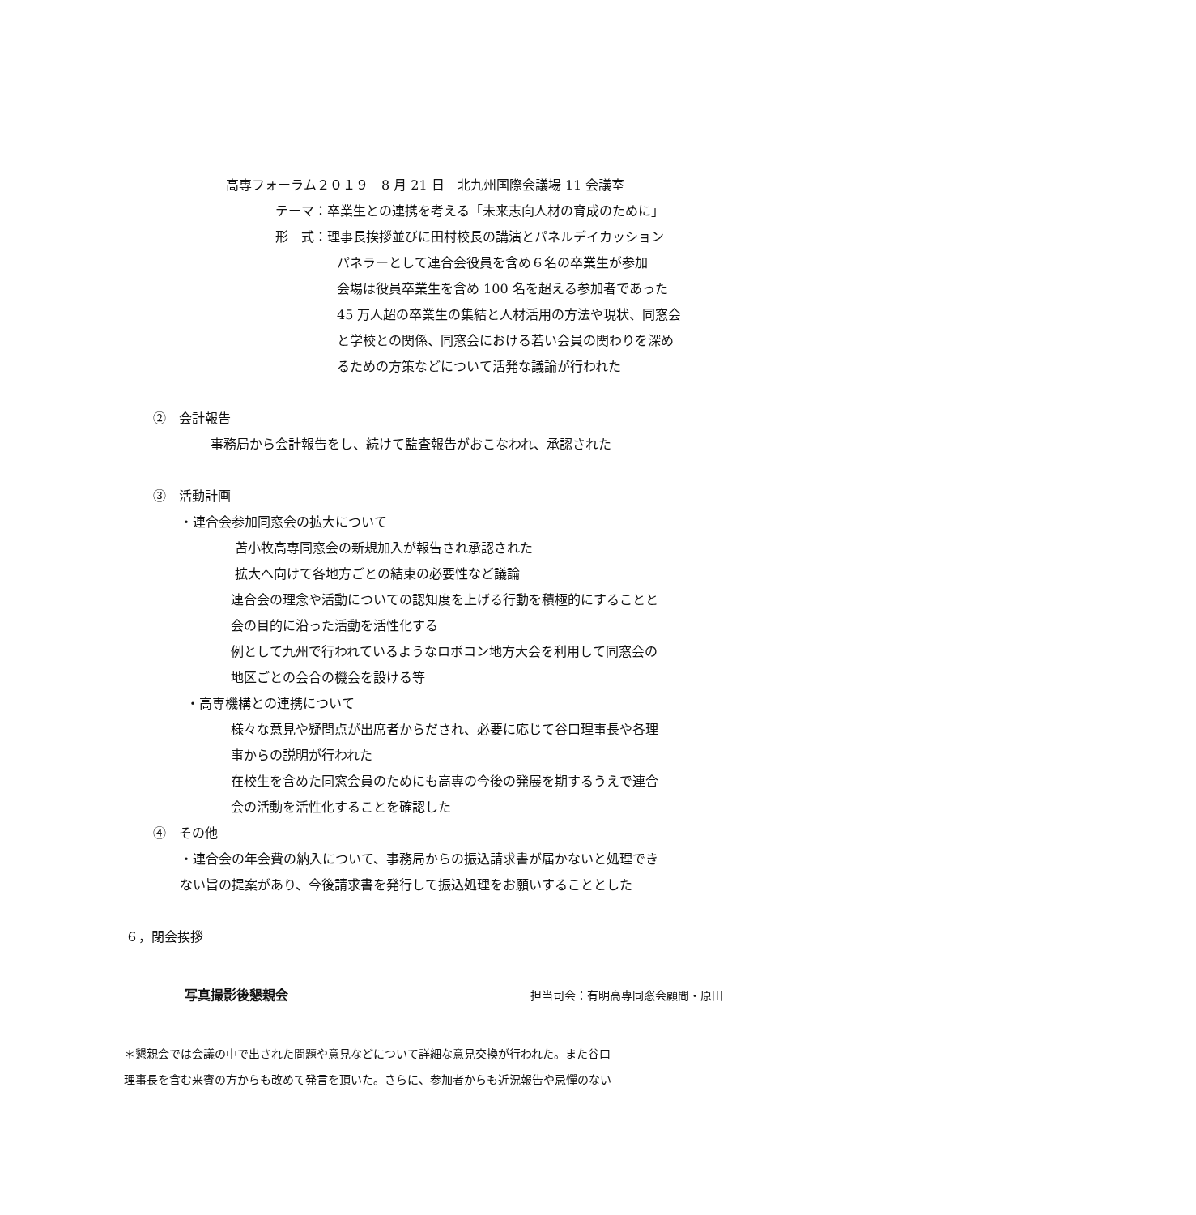高専フォーラム２０１９　8 月 21 日　北九州国際会議場 11 会議室
テーマ：卒業生との連携を考える「未来志向人材の育成のために」
形　式：理事長挨拶並びに田村校長の講演とパネルデイカッション
パネラーとして連合会役員を含め６名の卒業生が参加
会場は役員卒業生を含め 100 名を超える参加者であった
45 万人超の卒業生の集結と人材活用の方法や現状、同窓会
と学校との関係、同窓会における若い会員の関わりを深め
るための方策などについて活発な議論が行われた
②　会計報告
事務局から会計報告をし、続けて監査報告がおこなわれ、承認された
③　活動計画
・連合会参加同窓会の拡大について
苫小牧高専同窓会の新規加入が報告され承認された
拡大へ向けて各地方ごとの結束の必要性など議論
連合会の理念や活動についての認知度を上げる行動を積極的にすることと
会の目的に沿った活動を活性化する
例として九州で行われているようなロボコン地方大会を利用して同窓会の
地区ごとの会合の機会を設ける等
・高専機構との連携について
様々な意見や疑問点が出席者からだされ、必要に応じて谷口理事長や各理
事からの説明が行われた
在校生を含めた同窓会員のためにも高専の今後の発展を期するうえで連合
会の活動を活性化することを確認した
④　その他
・連合会の年会費の納入について、事務局からの振込請求書が届かないと処理でき
ない旨の提案があり、今後請求書を発行して振込処理をお願いすることとした
６，閉会挨拶
写真撮影後懇親会 担当司会：有明高専同窓会顧問・原田
＊懇親会では会議の中で出された問題や意見などについて詳細な意見交換が行われた。また谷口
理事長を含む来賓の方からも改めて発言を頂いた。さらに、参加者からも近況報告や忌憚のない